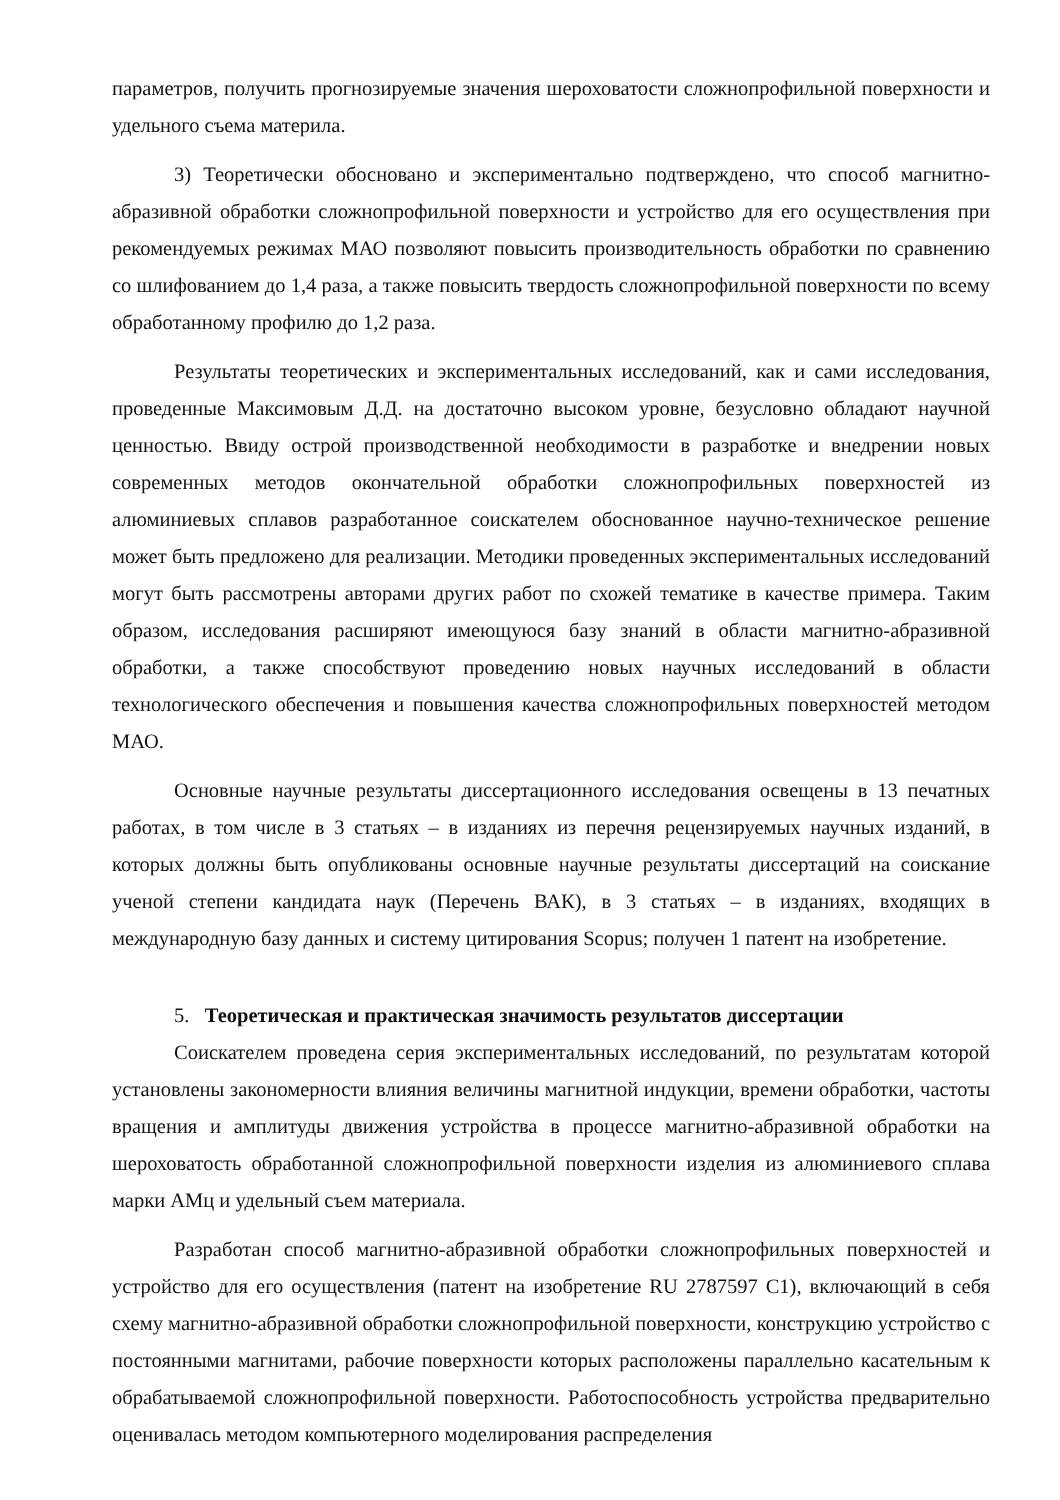параметров, получить прогнозируемые значения шероховатости сложнопрофильной поверхности и удельного съема материла.
3) Теоретически обосновано и экспериментально подтверждено, что способ магнитно-абразивной обработки сложнопрофильной поверхности и устройство для его осуществления при рекомендуемых режимах МАО позволяют повысить производительность обработки по сравнению со шлифованием до 1,4 раза, а также повысить твердость сложнопрофильной поверхности по всему обработанному профилю до 1,2 раза.
Результаты теоретических и экспериментальных исследований, как и сами исследования, проведенные Максимовым Д.Д. на достаточно высоком уровне, безусловно обладают научной ценностью. Ввиду острой производственной необходимости в разработке и внедрении новых современных методов окончательной обработки сложнопрофильных поверхностей из алюминиевых сплавов разработанное соискателем обоснованное научно-техническое решение может быть предложено для реализации. Методики проведенных экспериментальных исследований могут быть рассмотрены авторами других работ по схожей тематике в качестве примера. Таким образом, исследования расширяют имеющуюся базу знаний в области магнитно-абразивной обработки, а также способствуют проведению новых научных исследований в области технологического обеспечения и повышения качества сложнопрофильных поверхностей методом МАО.
Основные научные результаты диссертационного исследования освещены в 13 печатных работах, в том числе в 3 статьях – в изданиях из перечня рецензируемых научных изданий, в которых должны быть опубликованы основные научные результаты диссертаций на соискание ученой степени кандидата наук (Перечень ВАК), в 3 статьях – в изданиях, входящих в международную базу данных и систему цитирования Scopus; получен 1 патент на изобретение.
5. Теоретическая и практическая значимость результатов диссертации
Соискателем проведена серия экспериментальных исследований, по результатам которой установлены закономерности влияния величины магнитной индукции, времени обработки, частоты вращения и амплитуды движения устройства в процессе магнитно-абразивной обработки на шероховатость обработанной сложнопрофильной поверхности изделия из алюминиевого сплава марки АМц и удельный съем материала.
Разработан способ магнитно-абразивной обработки сложнопрофильных поверхностей и устройство для его осуществления (патент на изобретение RU 2787597 C1), включающий в себя схему магнитно-абразивной обработки сложнопрофильной поверхности, конструкцию устройство с постоянными магнитами, рабочие поверхности которых расположены параллельно касательным к обрабатываемой сложнопрофильной поверхности. Работоспособность устройства предварительно оценивалась методом компьютерного моделирования распределения